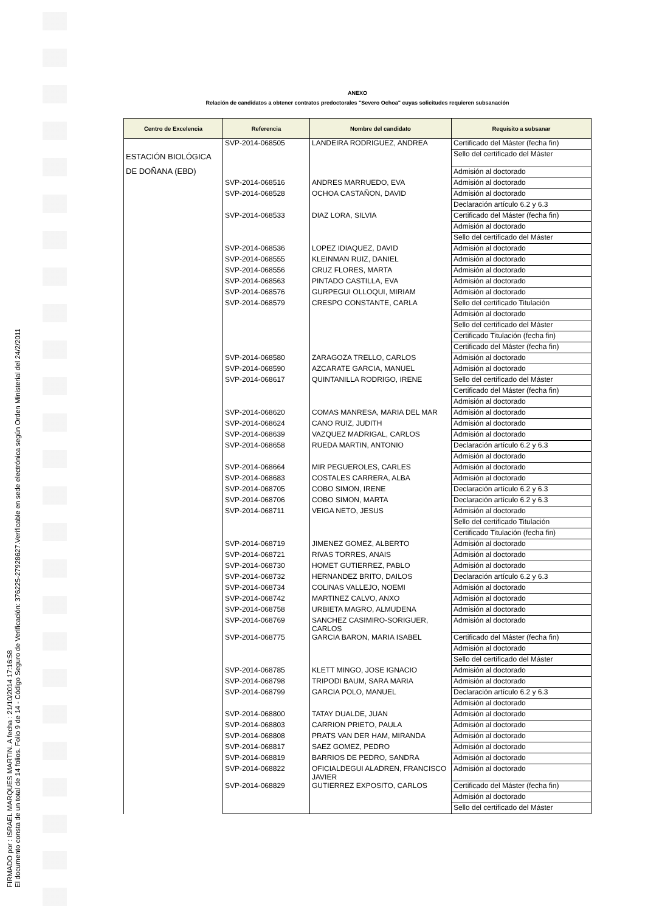FIRMADO por : ISRAEL MARQUES MARTIN. A fecha : 21/10/2014 17:16:58
El documento consta de un total de 14 folios. Folio 9 de 14 - Código Seguro de Verificación: 376225-27928627.Verificable en sede electrónica según Orden Ministerial del 24/2/2011
ANEXO
Relación de candidatos a obtener contratos predoctorales "Severo Ochoa" cuyas solicitudes requieren subsanación
| Centro de Excelencia | Referencia | Nombre del candidato | Requisito a subsanar |
| --- | --- | --- | --- |
| ESTACIÓN BIOLÓGICA DE DOÑANA (EBD) | SVP-2014-068505 | LANDEIRA RODRIGUEZ, ANDREA | Certificado del Máster (fecha fin) |
| | | | Sello del certificado del Máster |
| | | | Admisión al doctorado |
| | SVP-2014-068516 | ANDRES MARRUEDO, EVA | Admisión al doctorado |
| | SVP-2014-068528 | OCHOA CASTAÑON, DAVID | Admisión al doctorado |
| | | | Declaración artículo 6.2 y 6.3 |
| | SVP-2014-068533 | DIAZ LORA, SILVIA | Certificado del Máster (fecha fin) |
| | | | Admisión al doctorado |
| | | | Sello del certificado del Máster |
| | SVP-2014-068536 | LOPEZ IDIAQUEZ, DAVID | Admisión al doctorado |
| | SVP-2014-068555 | KLEINMAN RUIZ, DANIEL | Admisión al doctorado |
| | SVP-2014-068556 | CRUZ FLORES, MARTA | Admisión al doctorado |
| | SVP-2014-068563 | PINTADO CASTILLA, EVA | Admisión al doctorado |
| | SVP-2014-068576 | GURPEGUI OLLOQUI, MIRIAM | Admisión al doctorado |
| | SVP-2014-068579 | CRESPO CONSTANTE, CARLA | Sello del certificado Titulación |
| | | | Admisión al doctorado |
| | | | Sello del certificado del Máster |
| | | | Certificado Titulación (fecha fin) |
| | | | Certificado del Máster (fecha fin) |
| | SVP-2014-068580 | ZARAGOZA TRELLO, CARLOS | Admisión al doctorado |
| | SVP-2014-068590 | AZCARATE GARCIA, MANUEL | Admisión al doctorado |
| | SVP-2014-068617 | QUINTANILLA RODRIGO, IRENE | Sello del certificado del Máster |
| | | | Certificado del Máster (fecha fin) |
| | | | Admisión al doctorado |
| | SVP-2014-068620 | COMAS MANRESA, MARIA DEL MAR | Admisión al doctorado |
| | SVP-2014-068624 | CANO RUIZ, JUDITH | Admisión al doctorado |
| | SVP-2014-068639 | VAZQUEZ MADRIGAL, CARLOS | Admisión al doctorado |
| | SVP-2014-068658 | RUEDA MARTIN, ANTONIO | Declaración artículo 6.2 y 6.3 |
| | | | Admisión al doctorado |
| | SVP-2014-068664 | MIR PEGUEROLES, CARLES | Admisión al doctorado |
| | SVP-2014-068683 | COSTALES CARRERA, ALBA | Admisión al doctorado |
| | SVP-2014-068705 | COBO SIMON, IRENE | Declaración artículo 6.2 y 6.3 |
| | SVP-2014-068706 | COBO SIMON, MARTA | Declaración artículo 6.2 y 6.3 |
| | SVP-2014-068711 | VEIGA NETO, JESUS | Admisión al doctorado |
| | | | Sello del certificado Titulación |
| | | | Certificado Titulación (fecha fin) |
| | SVP-2014-068719 | JIMENEZ GOMEZ, ALBERTO | Admisión al doctorado |
| | SVP-2014-068721 | RIVAS TORRES, ANAIS | Admisión al doctorado |
| | SVP-2014-068730 | HOMET GUTIERREZ, PABLO | Admisión al doctorado |
| | SVP-2014-068732 | HERNANDEZ BRITO, DAILOS | Declaración artículo 6.2 y 6.3 |
| | SVP-2014-068734 | COLINAS VALLEJO, NOEMI | Admisión al doctorado |
| | SVP-2014-068742 | MARTINEZ CALVO, ANXO | Admisión al doctorado |
| | SVP-2014-068758 | URBIETA MAGRO, ALMUDENA | Admisión al doctorado |
| | SVP-2014-068769 | SANCHEZ CASIMIRO-SORIGUER, CARLOS | Admisión al doctorado |
| | SVP-2014-068775 | GARCIA BARON, MARIA ISABEL | Certificado del Máster (fecha fin) |
| | | | Admisión al doctorado |
| | | | Sello del certificado del Máster |
| | SVP-2014-068785 | KLETT MINGO, JOSE IGNACIO | Admisión al doctorado |
| | SVP-2014-068798 | TRIPODI BAUM, SARA MARIA | Admisión al doctorado |
| | SVP-2014-068799 | GARCIA POLO, MANUEL | Declaración artículo 6.2 y 6.3 |
| | | | Admisión al doctorado |
| | SVP-2014-068800 | TATAY DUALDE, JUAN | Admisión al doctorado |
| | SVP-2014-068803 | CARRION PRIETO, PAULA | Admisión al doctorado |
| | SVP-2014-068808 | PRATS VAN DER HAM, MIRANDA | Admisión al doctorado |
| | SVP-2014-068817 | SAEZ GOMEZ, PEDRO | Admisión al doctorado |
| | SVP-2014-068819 | BARRIOS DE PEDRO, SANDRA | Admisión al doctorado |
| | SVP-2014-068822 | OFICIALDEGUI ALADREN, FRANCISCO JAVIER | Admisión al doctorado |
| | SVP-2014-068829 | GUTIERREZ EXPOSITO, CARLOS | Certificado del Máster (fecha fin) |
| | | | Admisión al doctorado |
| | | | Sello del certificado del Máster |